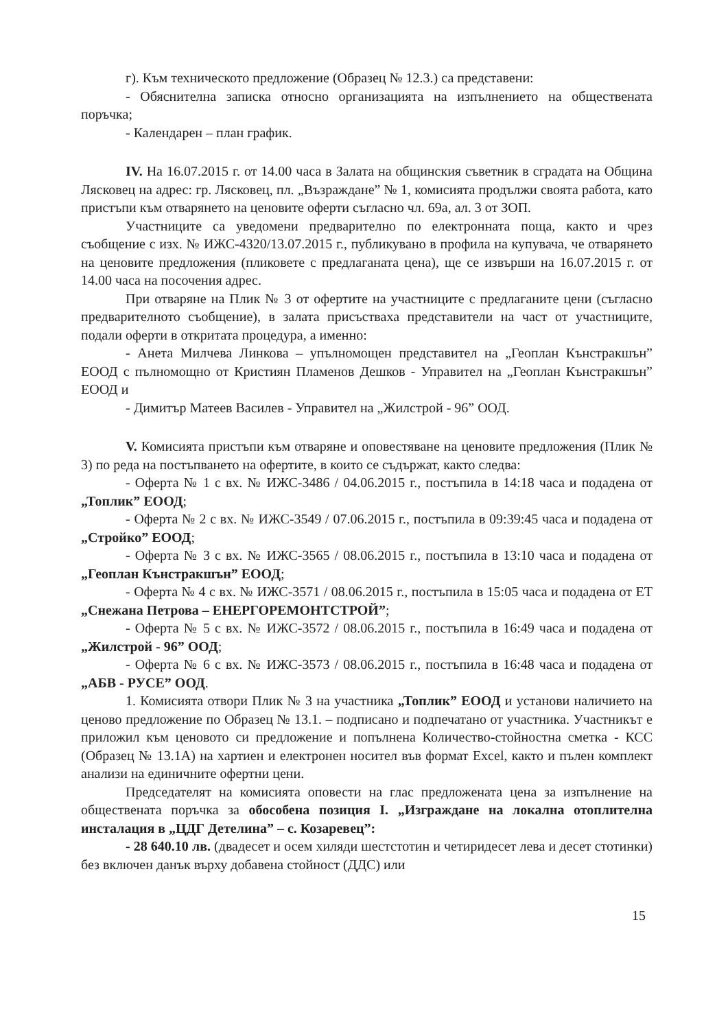г). Към техническото предложение (Образец № 12.3.) са представени:
- Обяснителна записка относно организацията на изпълнението на обществената поръчка;
- Календарен – план график.
IV. На 16.07.2015 г. от 14.00 часа в Залата на общинския съветник в сградата на Община Лясковец на адрес: гр. Лясковец, пл. „Възраждане” № 1, комисията продължи своята работа, като пристъпи към отварянето на ценовите оферти съгласно чл. 69а, ал. 3 от ЗОП.
Участниците са уведомени предварително по електронната поща, както и чрез съобщение с изх. № ИЖС-4320/13.07.2015 г., публикувано в профила на купувача, че отварянето на ценовите предложения (пликовете с предлаганата цена), ще се извърши на 16.07.2015 г. от 14.00 часа на посочения адрес.
При отваряне на Плик № 3 от офертите на участниците с предлаганите цени (съгласно предварителното съобщение), в залата присъстваха представители на част от участниците, подали оферти в откритата процедура, а именно:
- Анета Милчева Линкова – упълномощен представител на „Геоплан Кънстракшън” ЕООД с пълномощно от Кристиян Пламенов Дешков - Управител на „Геоплан Кънстракшън” ЕООД и
- Димитър Матеев Василев - Управител на „Жилстрой - 96” ООД.
V. Комисията пристъпи към отваряне и оповестяване на ценовите предложения (Плик № 3) по реда на постъпването на офертите, в които се съдържат, както следва:
- Оферта № 1 с вх. № ИЖС-3486 / 04.06.2015 г., постъпила в 14:18 часа и подадена от „Топлик” ЕООД;
- Оферта № 2 с вх. № ИЖС-3549 / 07.06.2015 г., постъпила в 09:39:45 часа и подадена от „Стройко” ЕООД;
- Оферта № 3 с вх. № ИЖС-3565 / 08.06.2015 г., постъпила в 13:10 часа и подадена от „Геоплан Кънстракшън” ЕООД;
- Оферта № 4 с вх. № ИЖС-3571 / 08.06.2015 г., постъпила в 15:05 часа и подадена от ЕТ „Снежана Петрова – ЕНЕРГОРЕМОНТСТРОЙ”;
- Оферта № 5 с вх. № ИЖС-3572 / 08.06.2015 г., постъпила в 16:49 часа и подадена от „Жилстрой - 96” ООД;
- Оферта № 6 с вх. № ИЖС-3573 / 08.06.2015 г., постъпила в 16:48 часа и подадена от „АБВ - РУСЕ” ООД.
1. Комисията отвори Плик № 3 на участника „Топлик” ЕООД и установи наличието на ценово предложение по Образец № 13.1. – подписано и подпечатано от участника. Участникът е приложил към ценовото си предложение и попълнена Количество-стойностна сметка - КСС (Образец № 13.1А) на хартиен и електронен носител във формат Excel, както и пълен комплект анализи на единичните офертни цени.
Председателят на комисията оповести на глас предложената цена за изпълнение на обществената поръчка за обособена позиция I. „Изграждане на локална отоплителна инсталация в „ЦДГ Детелина” – с. Козаревец”:
- 28 640.10 лв. (двадесет и осем хиляди шестстотин и четиридесет лева и десет стотинки) без включен данък върху добавена стойност (ДДС) или
15